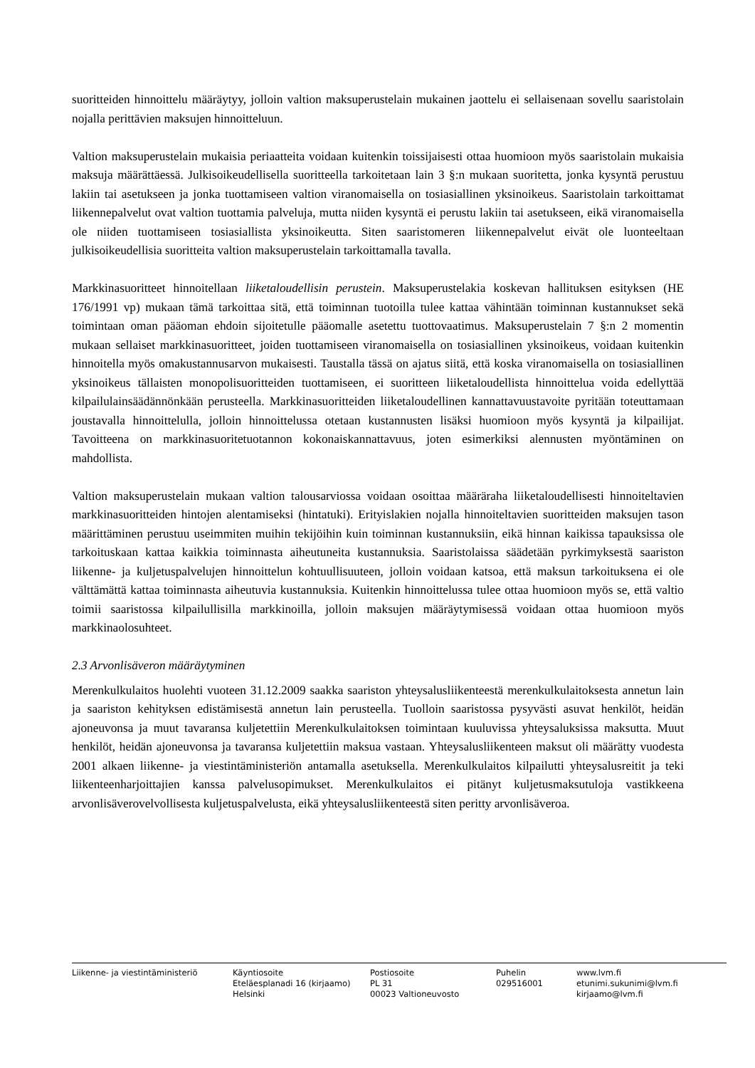suoritteiden hinnoittelu määräytyy, jolloin valtion maksuperustelain mukainen jaottelu ei sellaisenaan sovellu saaristolain nojalla perittävien maksujen hinnoitteluun.
Valtion maksuperustelain mukaisia periaatteita voidaan kuitenkin toissijaisesti ottaa huomioon myös saaristolain mukaisia maksuja määrättäessä. Julkisoikeudellisella suoritteella tarkoitetaan lain 3 §:n mukaan suoritetta, jonka kysyntä perustuu lakiin tai asetukseen ja jonka tuottamiseen valtion viranomaisella on tosiasiallinen yksinoikeus. Saaristolain tarkoittamat liikennepalvelut ovat valtion tuottamia palveluja, mutta niiden kysyntä ei perustu lakiin tai asetukseen, eikä viranomaisella ole niiden tuottamiseen tosiasiallista yksinoikeutta. Siten saaristomeren liikennepalvelut eivät ole luonteeltaan julkisoikeudellisia suoritteita valtion maksuperustelain tarkoittamalla tavalla.
Markkinasuoritteet hinnoitellaan liiketaloudellisin perustein. Maksuperustelakia koskevan hallituksen esityksen (HE 176/1991 vp) mukaan tämä tarkoittaa sitä, että toiminnan tuotoilla tulee kattaa vähintään toiminnan kustannukset sekä toimintaan oman pääoman ehdoin sijoitetulle pääomalle asetettu tuottovaatimus. Maksuperustelain 7 §:n 2 momentin mukaan sellaiset markkinasuoritteet, joiden tuottamiseen viranomaisella on tosiasiallinen yksinoikeus, voidaan kuitenkin hinnoitella myös omakustannusarvon mukaisesti. Taustalla tässä on ajatus siitä, että koska viranomaisella on tosiasiallinen yksinoikeus tällaisten monopolisuoritteiden tuottamiseen, ei suoritteen liiketaloudellista hinnoittelua voida edellyttää kilpailulainsäädännönkään perusteella. Markkinasuoritteiden liiketaloudellinen kannattavuustavoite pyritään toteuttamaan joustavalla hinnoittelulla, jolloin hinnoittelussa otetaan kustannusten lisäksi huomioon myös kysyntä ja kilpailijat. Tavoitteena on markkinasuoritetuotannon kokonaiskannattavuus, joten esimerkiksi alennusten myöntäminen on mahdollista.
Valtion maksuperustelain mukaan valtion talousarviossa voidaan osoittaa määräraha liiketaloudellisesti hinnoiteltavien markkinasuoritteiden hintojen alentamiseksi (hintatuki). Erityislakien nojalla hinnoiteltavien suoritteiden maksujen tason määrittäminen perustuu useimmiten muihin tekijöihin kuin toiminnan kustannuksiin, eikä hinnan kaikissa tapauksissa ole tarkoituskaan kattaa kaikkia toiminnasta aiheutuneita kustannuksia. Saaristolaissa säädetään pyrkimyksestä saariston liikenne- ja kuljetuspalvelujen hinnoittelun kohtuullisuuteen, jolloin voidaan katsoa, että maksun tarkoituksena ei ole välttämättä kattaa toiminnasta aiheutuvia kustannuksia. Kuitenkin hinnoittelussa tulee ottaa huomioon myös se, että valtio toimii saaristossa kilpailullisilla markkinoilla, jolloin maksujen määräytymisessä voidaan ottaa huomioon myös markkinaolosuhteet.
2.3 Arvonlisäveron määräytyminen
Merenkulkulaitos huolehti vuoteen 31.12.2009 saakka saariston yhteysalusliikenteestä merenkulkulaitoksesta annetun lain ja saariston kehityksen edistämisestä annetun lain perusteella. Tuolloin saaristossa pysyvästi asuvat henkilöt, heidän ajoneuvonsa ja muut tavaransa kuljetettiin Merenkulkulaitoksen toimintaan kuuluvissa yhteysaluksissa maksutta. Muut henkilöt, heidän ajoneuvonsa ja tavaransa kuljetettiin maksua vastaan. Yhteysalusliikenteen maksut oli määrätty vuodesta 2001 alkaen liikenne- ja viestintäministeriön antamalla asetuksella. Merenkulkulaitos kilpailutti yhteysalusreitit ja teki liikenteenharjoittajien kanssa palvelusopimukset. Merenkulkulaitos ei pitänyt kuljetusmaksutuloja vastikkeena arvonlisäverovelvollisesta kuljetuspalvelusta, eikä yhteysalusliikenteestä siten peritty arvonlisäveroa.
Liikenne- ja viestintäministeriö Käyntiosoite
Eteläesplanadi 16 (kirjaamo)
Helsinki
Postiosoite
PL 31
00023 Valtioneuvosto
Puhelin
029516001
www.lvm.fi
etunimi.sukunimi@lvm.fi
kirjaamo@lvm.fi